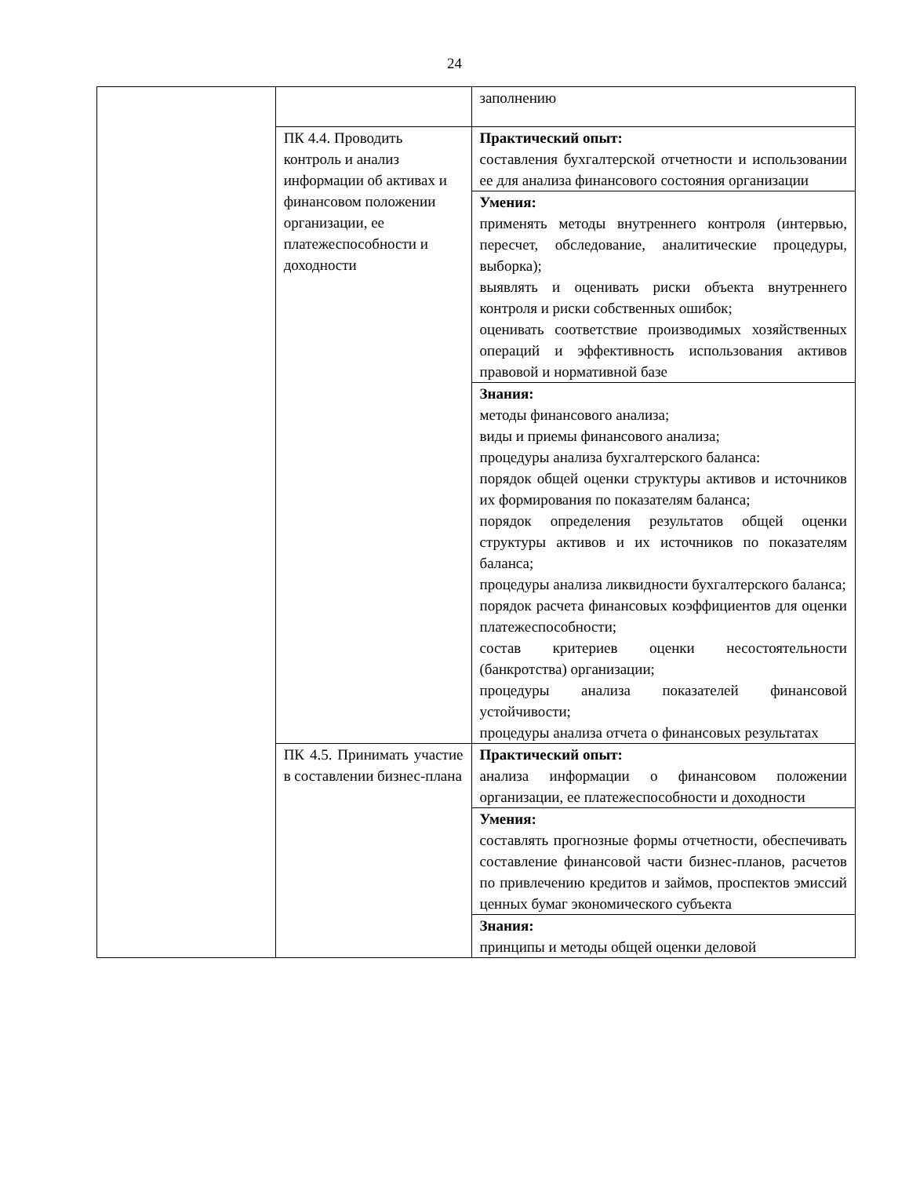24
| | | заполнению |
| | ПК 4.4. Проводить контроль и анализ информации об активах и финансовом положении организации, ее платежеспособности и доходности | Практический опыт: составления бухгалтерской отчетности и использовании ее для анализа финансового состояния организации |
| | | Умения: применять методы внутреннего контроля (интервью, пересчет, обследование, аналитические процедуры, выборка); выявлять и оценивать риски объекта внутреннего контроля и риски собственных ошибок; оценивать соответствие производимых хозяйственных операций и эффективность использования активов правовой и нормативной базе |
| | | Знания: методы финансового анализа; виды и приемы финансового анализа; процедуры анализа бухгалтерского баланса: порядок общей оценки структуры активов и источников их формирования по показателям баланса; порядок определения результатов общей оценки структуры активов и их источников по показателям баланса; процедуры анализа ликвидности бухгалтерского баланса; порядок расчета финансовых коэффициентов для оценки платежеспособности; состав критериев оценки несостоятельности (банкротства) организации; процедуры анализа показателей финансовой устойчивости; процедуры анализа отчета о финансовых результатах |
| | ПК 4.5. Принимать участие в составлении бизнес-плана | Практический опыт: анализа информации о финансовом положении организации, ее платежеспособности и доходности |
| | | Умения: составлять прогнозные формы отчетности, обеспечивать составление финансовой части бизнес-планов, расчетов по привлечению кредитов и займов, проспектов эмиссий ценных бумаг экономического субъекта |
| | | Знания: принципы и методы общей оценки деловой |